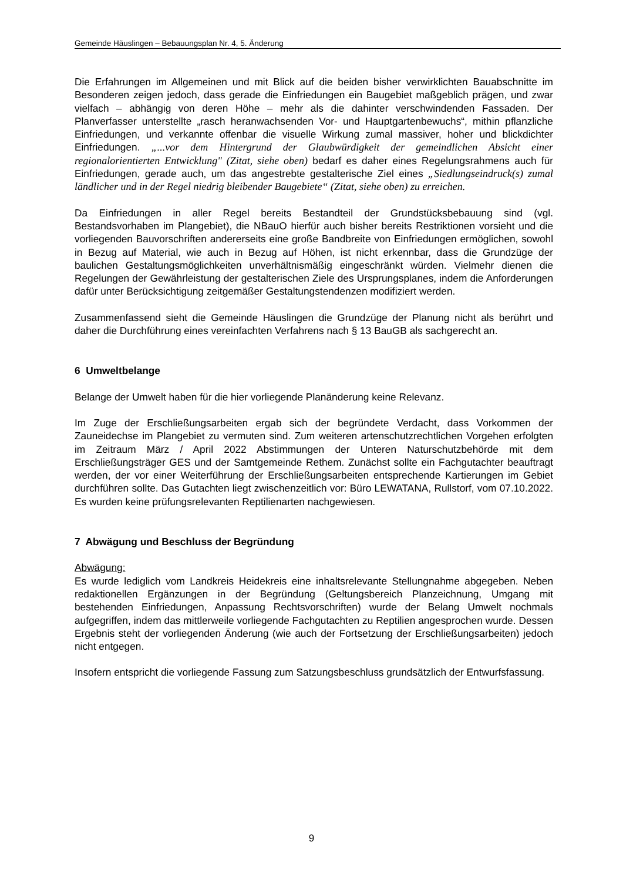Gemeinde Häuslingen – Bebauungsplan Nr. 4, 5. Änderung
Die Erfahrungen im Allgemeinen und mit Blick auf die beiden bisher verwirklichten Bauabschnitte im Besonderen zeigen jedoch, dass gerade die Einfriedungen ein Baugebiet maßgeblich prägen, und zwar vielfach – abhängig von deren Höhe – mehr als die dahinter verschwindenden Fassaden. Der Planverfasser unterstellte „rasch heranwachsenden Vor- und Hauptgartenbewuchs“, mithin pflanzliche Einfriedungen, und verkannte offenbar die visuelle Wirkung zumal massiver, hoher und blickdichter Einfriedungen. „...vor dem Hintergrund der Glaubwürdigkeit der gemeindlichen Absicht einer regionalorientierten Entwicklung" (Zitat, siehe oben) bedarf es daher eines Regelungsrahmens auch für Einfriedungen, gerade auch, um das angestrebte gestalterische Ziel eines „Siedlungseindruck(s) zumal ländlicher und in der Regel niedrig bleibender Baugebiete“ (Zitat, siehe oben) zu erreichen.
Da Einfriedungen in aller Regel bereits Bestandteil der Grundstücksbebauung sind (vgl. Bestandsvorhaben im Plangebiet), die NBauO hierfür auch bisher bereits Restriktionen vorsieht und die vorliegenden Bauvorschriften andererseits eine große Bandbreite von Einfriedungen ermöglichen, sowohl in Bezug auf Material, wie auch in Bezug auf Höhen, ist nicht erkennbar, dass die Grundzüge der baulichen Gestaltungsmöglichkeiten unverhältnismäßig eingeschränkt würden. Vielmehr dienen die Regelungen der Gewährleistung der gestalterischen Ziele des Ursprungsplanes, indem die Anforderungen dafür unter Berücksichtigung zeitgemäßer Gestaltungstendenzen modifiziert werden.
Zusammenfassend sieht die Gemeinde Häuslingen die Grundzüge der Planung nicht als berührt und daher die Durchführung eines vereinfachten Verfahrens nach § 13 BauGB als sachgerecht an.
6 Umweltbelange
Belange der Umwelt haben für die hier vorliegende Planänderung keine Relevanz.
Im Zuge der Erschließungsarbeiten ergab sich der begründete Verdacht, dass Vorkommen der Zauneidechse im Plangebiet zu vermuten sind. Zum weiteren artenschutzrechtlichen Vorgehen erfolgten im Zeitraum März / April 2022 Abstimmungen der Unteren Naturschutzbehörde mit dem Erschließungsträger GES und der Samtgemeinde Rethem. Zunächst sollte ein Fachgutachter beauftragt werden, der vor einer Weiterführung der Erschließungsarbeiten entsprechende Kartierungen im Gebiet durchführen sollte. Das Gutachten liegt zwischenzeitlich vor: Büro LEWATANA, Rullstorf, vom 07.10.2022. Es wurden keine prüfungsrelevanten Reptilienarten nachgewiesen.
7 Abwägung und Beschluss der Begründung
Abwägung:
Es wurde lediglich vom Landkreis Heidekreis eine inhaltsrelevante Stellungnahme abgegeben. Neben redaktionellen Ergänzungen in der Begründung (Geltungsbereich Planzeichnung, Umgang mit bestehenden Einfriedungen, Anpassung Rechtsvorschriften) wurde der Belang Umwelt nochmals aufgegriffen, indem das mittlerweile vorliegende Fachgutachten zu Reptilien angesprochen wurde. Dessen Ergebnis steht der vorliegenden Änderung (wie auch der Fortsetzung der Erschließungsarbeiten) jedoch nicht entgegen.
Insofern entspricht die vorliegende Fassung zum Satzungsbeschluss grundsätzlich der Entwurfsfassung.
9